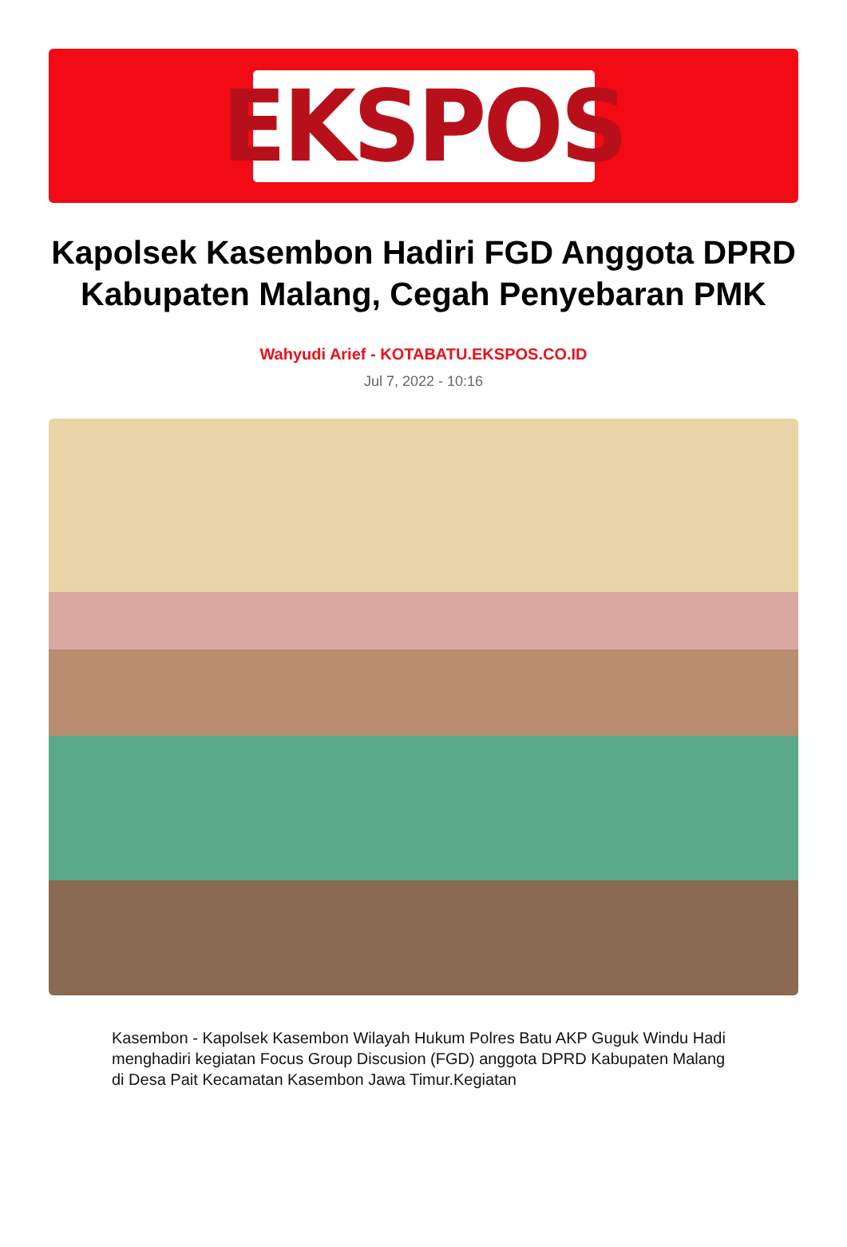EKSPOS
Kapolsek Kasembon Hadiri FGD Anggota DPRD Kabupaten Malang, Cegah Penyebaran PMK
Wahyudi Arief - KOTABATU.EKSPOS.CO.ID
Jul 7, 2022 - 10:16
Kasembon - Kapolsek Kasembon Wilayah Hukum Polres Batu AKP Guguk Windu Hadi menghadiri kegiatan Focus Group Discusion (FGD) anggota DPRD Kabupaten Malang di Desa Pait Kecamatan Kasembon Jawa Timur.Kegiatan